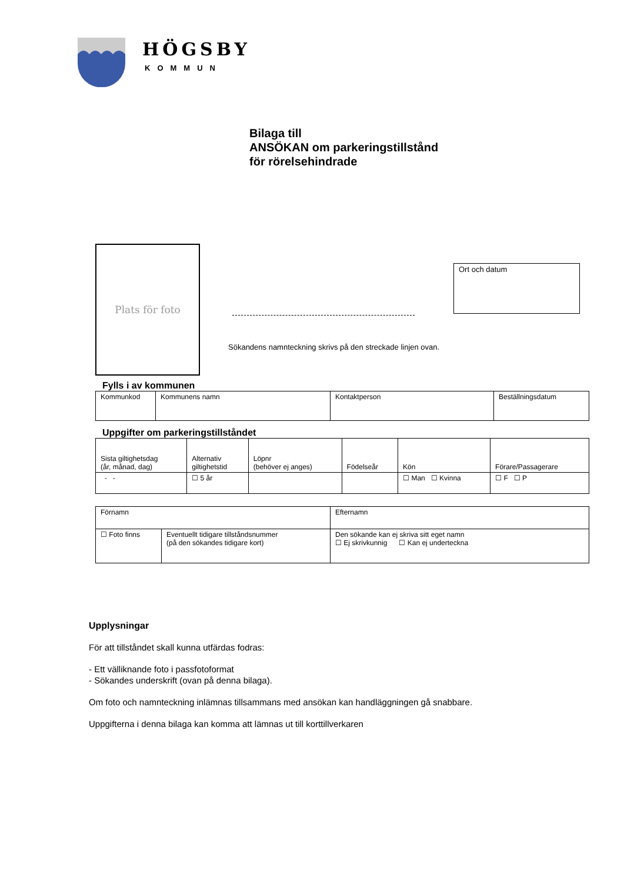HÖGSBY
KOMMUN
Bilaga till
ANSÖKAN om parkeringstillstånd
för rörelsehindrade
Plats för foto
Ort och datum
Sökandens namnteckning skrivs på den streckade linjen ovan.
Fylls i av kommunen
| Kommunkod | Kommunens namn | Kontaktperson | Beställningsdatum |
Uppgifter om parkeringstillståndet
| Sista giltighetsdag (år, månad, dag) | Alternativ giltighetstid | Löpnr (behöver ej anges) | Födelseår | Kön | Förare/Passagerare |
| - - | ☐ 5 år | | | ☐ Man ☐ Kvinna | ☐ F ☐ P |
| Förnamn | | Efternamn |
| ☐ Foto finns | Eventuellt tidigare tillståndsnummer (på den sökandes tidigare kort) | Den sökande kan ej skriva sitt eget namn ☐ Ej skrivkunnig ☐ Kan ej underteckna |
Upplysningar
För att tillståndet skall kunna utfärdas fodras:
- Ett välliknande foto i passfotoformat
- Sökandes underskrift (ovan på denna bilaga).
Om foto och namnteckning inlämnas tillsammans med ansökan kan handläggningen gå snabbare.
Uppgifterna i denna bilaga kan komma att lämnas ut till korttillverkaren